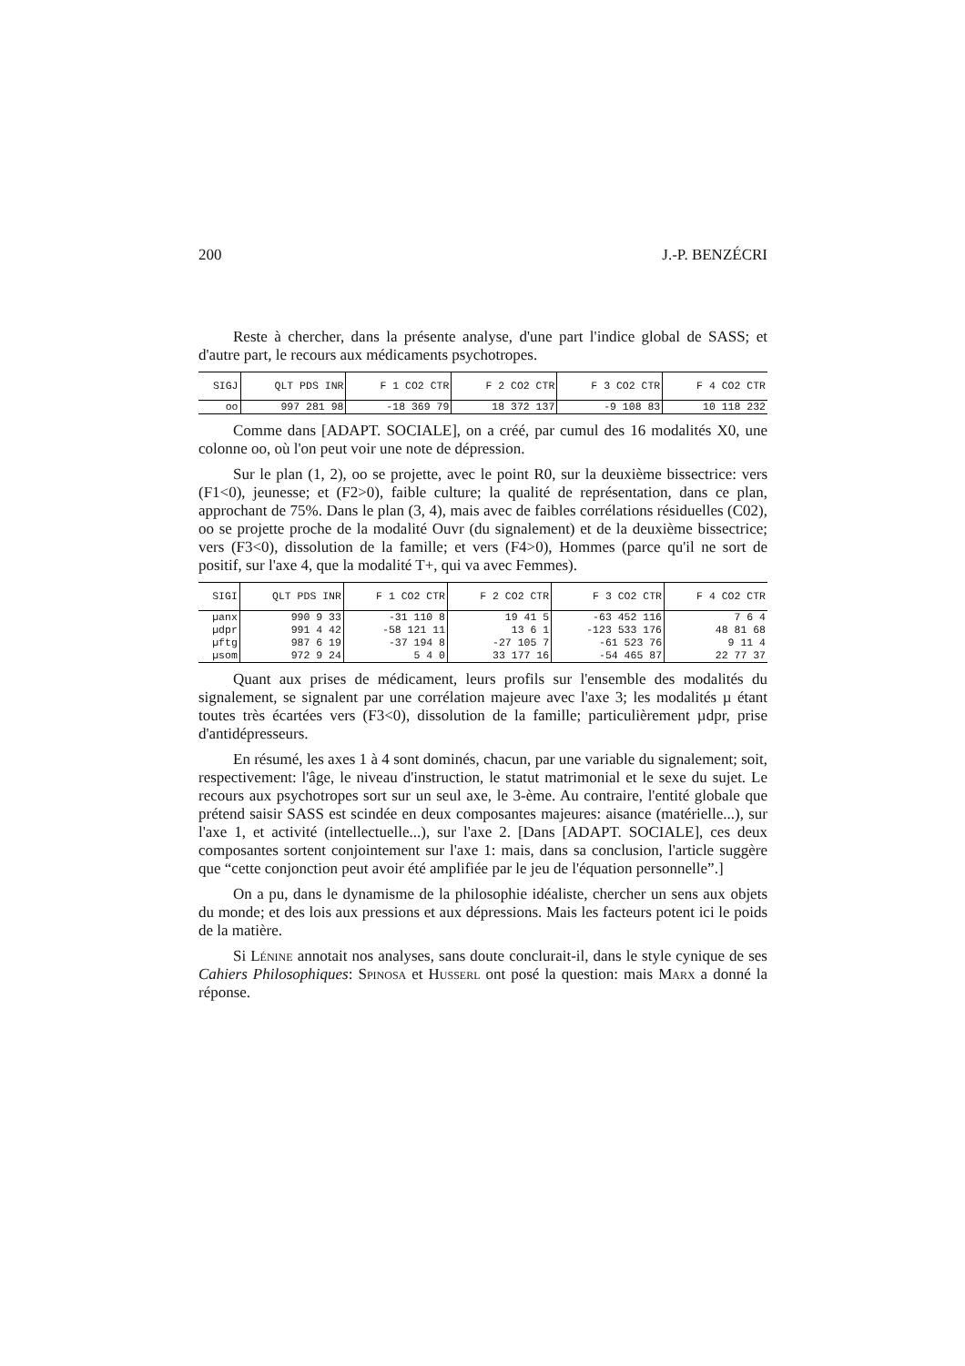200 J.-P. BENZÉCRI
Reste à chercher, dans la présente analyse, d'une part l'indice global de SASS; et d'autre part, le recours aux médicaments psychotropes.
| SIGJ | QLT PDS INR | F 1 CO2 CTR | F 2 CO2 CTR | F 3 CO2 CTR | F 4 CO2 CTR |
| --- | --- | --- | --- | --- | --- |
| oo | 997 281 98 | -18 369 79 | 18 372 137 | -9 108 83 | 10 118 232 |
Comme dans [ADAPT. SOCIALE], on a créé, par cumul des 16 modalités X0, une colonne oo, où l'on peut voir une note de dépression.
Sur le plan (1, 2), oo se projette, avec le point R0, sur la deuxième bissectrice: vers (F1<0), jeunesse; et (F2>0), faible culture; la qualité de représentation, dans ce plan, approchant de 75%. Dans le plan (3, 4), mais avec de faibles corrélations résiduelles (C02), oo se projette proche de la modalité Ouvr (du signalement) et de la deuxième bissectrice; vers (F3<0), dissolution de la famille; et vers (F4>0), Hommes (parce qu'il ne sort de positif, sur l'axe 4, que la modalité T+, qui va avec Femmes).
| SIGI | QLT PDS INR | F 1 CO2 CTR | F 2 CO2 CTR | F 3 CO2 CTR | F 4 CO2 CTR |
| --- | --- | --- | --- | --- | --- |
| µanx | 990 9 33 | -31 110 8 | 19 41 5 | -63 452 116 | 7 6 4 |
| µdpr | 991 4 42 | -58 121 11 | 13 6 1 | -123 533 176 | 48 81 68 |
| µftg | 987 6 19 | -37 194 8 | -27 105 7 | -61 523 76 | 9 11 4 |
| µsom | 972 9 24 | 5 4 0 | 33 177 16 | -54 465 87 | 22 77 37 |
Quant aux prises de médicament, leurs profils sur l'ensemble des modalités du signalement, se signalent par une corrélation majeure avec l'axe 3; les modalités µ étant toutes très écartées vers (F3<0), dissolution de la famille; particulièrement µdpr, prise d'antidépresseurs.
En résumé, les axes 1 à 4 sont dominés, chacun, par une variable du signalement; soit, respectivement: l'âge, le niveau d'instruction, le statut matrimonial et le sexe du sujet. Le recours aux psychotropes sort sur un seul axe, le 3-ème. Au contraire, l'entité globale que prétend saisir SASS est scindée en deux composantes majeures: aisance (matérielle...), sur l'axe 1, et activité (intellectuelle...), sur l'axe 2. [Dans [ADAPT. SOCIALE], ces deux composantes sortent conjointement sur l'axe 1: mais, dans sa conclusion, l'article suggère que “cette conjonction peut avoir été amplifiée par le jeu de l'équation personnelle”.]
On a pu, dans le dynamisme de la philosophie idéaliste, chercher un sens aux objets du monde; et des lois aux pressions et aux dépressions. Mais les facteurs potent ici le poids de la matière.
Si Lénine annotait nos analyses, sans doute conclurait-il, dans le style cynique de ses Cahiers Philosophiques: Spinosa et Husserl ont posé la question: mais Marx a donné la réponse.